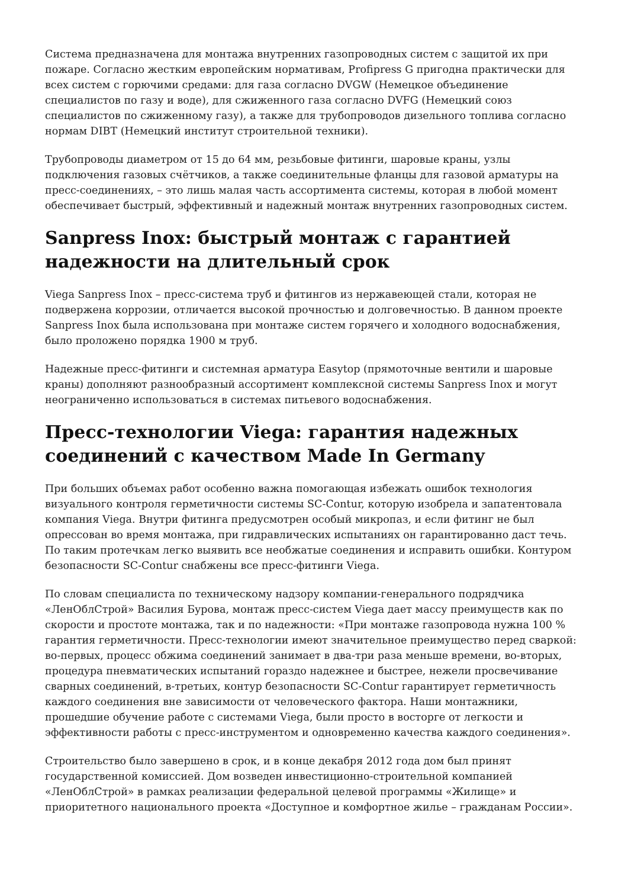Система предназначена для монтажа внутренних газопроводных систем с защитой их при пожаре. Согласно жестким европейским нормативам, Profipress G пригодна практически для всех систем с горючими средами: для газа согласно DVGW (Немецкое объединение специалистов по газу и воде), для сжиженного газа согласно DVFG (Немецкий союз специалистов по сжиженному газу), а также для трубопроводов дизельного топлива согласно нормам DIBT (Немецкий институт строительной техники).
Трубопроводы диаметром от 15 до 64 мм, резьбовые фитинги, шаровые краны, узлы подключения газовых счётчиков, а также соединительные фланцы для газовой арматуры на пресс-соединениях, – это лишь малая часть ассортимента системы, которая в любой момент обеспечивает быстрый, эффективный и надежный монтаж внутренних газопроводных систем.
Sanpress Inox: быстрый монтаж с гарантией надежности на длительный срок
Viega Sanpress Inox – пресс-система труб и фитингов из нержавеющей стали, которая не подвержена коррозии, отличается высокой прочностью и долговечностью. В данном проекте Sanpress Inox была использована при монтаже систем горячего и холодного водоснабжения, было проложено порядка 1900 м труб.
Надежные пресс-фитинги и системная арматура Easytop (прямоточные вентили и шаровые краны) дополняют разнообразный ассортимент комплексной системы Sanpress Inox и могут неограниченно использоваться в системах питьевого водоснабжения.
Пресс-технологии Viega: гарантия надежных соединений с качеством Made In Germany
При больших объемах работ особенно важна помогающая избежать ошибок технология визуального контроля герметичности системы SC-Contur, которую изобрела и запатентовала компания Viega. Внутри фитинга предусмотрен особый микропаз, и если фитинг не был опрессован во время монтажа, при гидравлических испытаниях он гарантированно даст течь. По таким протечкам легко выявить все необжатые соединения и исправить ошибки. Контуром безопасности SC-Contur снабжены все пресс-фитинги Viega.
По словам специалиста по техническому надзору компании-генерального подрядчика «ЛенОблСтрой» Василия Бурова, монтаж пресс-систем Viega дает массу преимуществ как по скорости и простоте монтажа, так и по надежности: «При монтаже газопровода нужна 100 % гарантия герметичности. Пресс-технологии имеют значительное преимущество перед сваркой: во-первых, процесс обжима соединений занимает в два-три раза меньше времени, во-вторых, процедура пневматических испытаний гораздо надежнее и быстрее, нежели просвечивание сварных соединений, в-третьих, контур безопасности SC-Contur гарантирует герметичность каждого соединения вне зависимости от человеческого фактора. Наши монтажники, прошедшие обучение работе с системами Viega, были просто в восторге от легкости и эффективности работы с пресс-инструментом и одновременно качества каждого соединения».
Строительство было завершено в срок, и в конце декабря 2012 года дом был принят государственной комиссией. Дом возведен инвестиционно-строительной компанией «ЛенОблСтрой» в рамках реализации федеральной целевой программы «Жилище» и приоритетного национального проекта «Доступное и комфортное жилье – гражданам России».